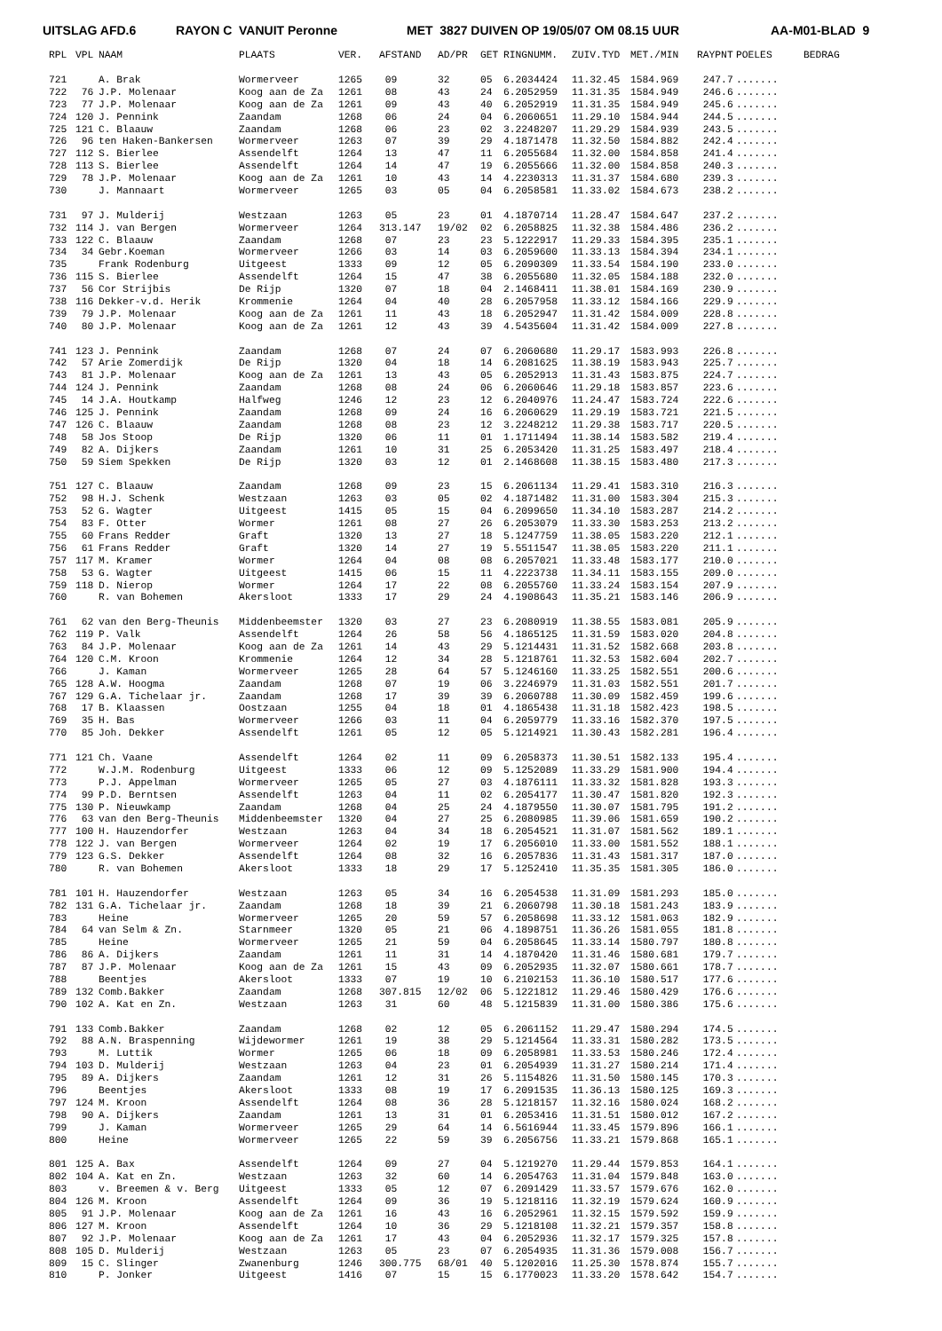UITSLAG AFD.6 RAYON C VANUIT Peronne MET 3827 DUIVEN OP 19/05/07 OM 08.15 UUR AA-M01-BLAD 9
| RPL | VPL | NAAM | PLAATS | VER. | AFSTAND | AD/PR | GET | RINGNUMM. | ZUIV.TYD | MET./MIN | RAYPNT | POELES | BEDRAG |
| --- | --- | --- | --- | --- | --- | --- | --- | --- | --- | --- | --- | --- | --- |
| 721 | | A. Brak | Wormerveer | 1265 | 09 | 32 | 05 | 6.2034424 | 11.32.45 | 1584.969 | 247.7 | ....... | |
| 722 | 76 | J.P. Molenaar | Koog aan de Za | 1261 | 08 | 43 | 24 | 6.2052959 | 11.31.35 | 1584.949 | 246.6 | ....... | |
| 723 | 77 | J.P. Molenaar | Koog aan de Za | 1261 | 09 | 43 | 40 | 6.2052919 | 11.31.35 | 1584.949 | 245.6 | ....... | |
| 724 | 120 | J. Pennink | Zaandam | 1268 | 06 | 24 | 04 | 6.2060651 | 11.29.10 | 1584.944 | 244.5 | ....... | |
| 725 | 121 | C. Blaauw | Zaandam | 1268 | 06 | 23 | 02 | 3.2248207 | 11.29.29 | 1584.939 | 243.5 | ....... | |
| 726 | 96 | ten Haken-Bankersen | Wormerveer | 1263 | 07 | 39 | 29 | 4.1871478 | 11.32.50 | 1584.882 | 242.4 | ....... | |
| 727 | 112 | S. Bierlee | Assendelft | 1264 | 13 | 47 | 11 | 6.2055684 | 11.32.00 | 1584.858 | 241.4 | ....... | |
| 728 | 113 | S. Bierlee | Assendelft | 1264 | 14 | 47 | 19 | 6.2055666 | 11.32.00 | 1584.858 | 240.3 | ....... | |
| 729 | 78 | J.P. Molenaar | Koog aan de Za | 1261 | 10 | 43 | 14 | 4.2230313 | 11.31.37 | 1584.680 | 239.3 | ....... | |
| 730 | | J. Mannaart | Wormerveer | 1265 | 03 | 05 | 04 | 6.2058581 | 11.33.02 | 1584.673 | 238.2 | ....... | |
| 731 | 97 | J. Mulderij | Westzaan | 1263 | 05 | 23 | 01 | 4.1870714 | 11.28.47 | 1584.647 | 237.2 | ....... | |
| 732 | 114 | J. van Bergen | Wormerveer | 1264 | 313.147 | 19/02 | 02 | 6.2058825 | 11.32.38 | 1584.486 | 236.2 | ....... | |
| 733 | 122 | C. Blaauw | Zaandam | 1268 | 07 | 23 | 23 | 5.1222917 | 11.29.33 | 1584.395 | 235.1 | ....... | |
| 734 | 34 | Gebr.Koeman | Wormerveer | 1266 | 03 | 14 | 03 | 6.2059600 | 11.33.13 | 1584.394 | 234.1 | ....... | |
| 735 | | Frank Rodenburg | Uitgeest | 1333 | 09 | 12 | 05 | 6.2090309 | 11.33.54 | 1584.190 | 233.0 | ....... | |
| 736 | 115 | S. Bierlee | Assendelft | 1264 | 15 | 47 | 38 | 6.2055680 | 11.32.05 | 1584.188 | 232.0 | ....... | |
| 737 | 56 | Cor Strijbis | De Rijp | 1320 | 07 | 18 | 04 | 2.1468411 | 11.38.01 | 1584.169 | 230.9 | ....... | |
| 738 | 116 | Dekker-v.d. Herik | Krommenie | 1264 | 04 | 40 | 28 | 6.2057958 | 11.33.12 | 1584.166 | 229.9 | ....... | |
| 739 | 79 | J.P. Molenaar | Koog aan de Za | 1261 | 11 | 43 | 18 | 6.2052947 | 11.31.42 | 1584.009 | 228.8 | ....... | |
| 740 | 80 | J.P. Molenaar | Koog aan de Za | 1261 | 12 | 43 | 39 | 4.5435604 | 11.31.42 | 1584.009 | 227.8 | ....... | |
| 741 | 123 | J. Pennink | Zaandam | 1268 | 07 | 24 | 07 | 6.2060680 | 11.29.17 | 1583.993 | 226.8 | ....... | |
| 742 | 57 | Arie Zomerdijk | De Rijp | 1320 | 04 | 18 | 14 | 6.2081625 | 11.38.19 | 1583.943 | 225.7 | ....... | |
| 743 | 81 | J.P. Molenaar | Koog aan de Za | 1261 | 13 | 43 | 05 | 6.2052913 | 11.31.43 | 1583.875 | 224.7 | ....... | |
| 744 | 124 | J. Pennink | Zaandam | 1268 | 08 | 24 | 06 | 6.2060646 | 11.29.18 | 1583.857 | 223.6 | ....... | |
| 745 | 14 | J.A. Houtkamp | Halfweg | 1246 | 12 | 23 | 12 | 6.2040976 | 11.24.47 | 1583.724 | 222.6 | ....... | |
| 746 | 125 | J. Pennink | Zaandam | 1268 | 09 | 24 | 16 | 6.2060629 | 11.29.19 | 1583.721 | 221.5 | ....... | |
| 747 | 126 | C. Blaauw | Zaandam | 1268 | 08 | 23 | 12 | 3.2248212 | 11.29.38 | 1583.717 | 220.5 | ....... | |
| 748 | 58 | Jos Stoop | De Rijp | 1320 | 06 | 11 | 01 | 1.1711494 | 11.38.14 | 1583.582 | 219.4 | ....... | |
| 749 | 82 | A. Dijkers | Zaandam | 1261 | 10 | 31 | 25 | 6.2053420 | 11.31.25 | 1583.497 | 218.4 | ....... | |
| 750 | 59 | Siem Spekken | De Rijp | 1320 | 03 | 12 | 01 | 2.1468608 | 11.38.15 | 1583.480 | 217.3 | ....... | |
| 751 | 127 | C. Blaauw | Zaandam | 1268 | 09 | 23 | 15 | 6.2061134 | 11.29.41 | 1583.310 | 216.3 | ....... | |
| 752 | 98 | H.J. Schenk | Westzaan | 1263 | 03 | 05 | 02 | 4.1871482 | 11.31.00 | 1583.304 | 215.3 | ....... | |
| 753 | 52 | G. Wagter | Uitgeest | 1415 | 05 | 15 | 04 | 6.2099650 | 11.34.10 | 1583.287 | 214.2 | ....... | |
| 754 | 83 | F. Otter | Wormer | 1261 | 08 | 27 | 26 | 6.2053079 | 11.33.30 | 1583.253 | 213.2 | ....... | |
| 755 | 60 | Frans Redder | Graft | 1320 | 13 | 27 | 18 | 5.1247759 | 11.38.05 | 1583.220 | 212.1 | ....... | |
| 756 | 61 | Frans Redder | Graft | 1320 | 14 | 27 | 19 | 5.5511547 | 11.38.05 | 1583.220 | 211.1 | ....... | |
| 757 | 117 | M. Kramer | Wormer | 1264 | 04 | 08 | 08 | 6.2057021 | 11.33.48 | 1583.177 | 210.0 | ....... | |
| 758 | 53 | G. Wagter | Uitgeest | 1415 | 06 | 15 | 11 | 4.2223738 | 11.34.11 | 1583.155 | 209.0 | ....... | |
| 759 | 118 | D. Nierop | Wormer | 1264 | 17 | 22 | 08 | 6.2055760 | 11.33.24 | 1583.154 | 207.9 | ....... | |
| 760 | | R. van Bohemen | Akersloot | 1333 | 17 | 29 | 24 | 4.1908643 | 11.35.21 | 1583.146 | 206.9 | ....... | |
| 761 | 62 | van den Berg-Theunis | Middenbeemster | 1320 | 03 | 27 | 23 | 6.2080919 | 11.38.55 | 1583.081 | 205.9 | ....... | |
| 762 | 119 | P. Valk | Assendelft | 1264 | 26 | 58 | 56 | 4.1865125 | 11.31.59 | 1583.020 | 204.8 | ....... | |
| 763 | 84 | J.P. Molenaar | Koog aan de Za | 1261 | 14 | 43 | 29 | 5.1214431 | 11.31.52 | 1582.668 | 203.8 | ....... | |
| 764 | 120 | C.M. Kroon | Krommenie | 1264 | 12 | 34 | 28 | 5.1218761 | 11.32.53 | 1582.604 | 202.7 | ....... | |
| 766 | | J. Kaman | Wormerveer | 1265 | 28 | 64 | 57 | 5.1246160 | 11.33.25 | 1582.551 | 200.6 | ....... | |
| 765 | 128 | A.W. Hoogma | Zaandam | 1268 | 07 | 19 | 06 | 3.2246979 | 11.31.03 | 1582.551 | 201.7 | ....... | |
| 767 | 129 | G.A. Tichelaar jr. | Zaandam | 1268 | 17 | 39 | 39 | 6.2060788 | 11.30.09 | 1582.459 | 199.6 | ....... | |
| 768 | 17 | B. Klaassen | Oostzaan | 1255 | 04 | 18 | 01 | 4.1865438 | 11.31.18 | 1582.423 | 198.5 | ....... | |
| 769 | 35 | H. Bas | Wormerveer | 1266 | 03 | 11 | 04 | 6.2059779 | 11.33.16 | 1582.370 | 197.5 | ....... | |
| 770 | 85 | Joh. Dekker | Assendelft | 1261 | 05 | 12 | 05 | 5.1214921 | 11.30.43 | 1582.281 | 196.4 | ....... | |
| 771 | 121 | Ch. Vaane | Assendelft | 1264 | 02 | 11 | 09 | 6.2058373 | 11.30.51 | 1582.133 | 195.4 | ....... | |
| 772 | | W.J.M. Rodenburg | Uitgeest | 1333 | 06 | 12 | 09 | 5.1252089 | 11.33.29 | 1581.900 | 194.4 | ....... | |
| 773 | | P.J. Appelman | Wormerveer | 1265 | 05 | 27 | 03 | 4.1876111 | 11.33.32 | 1581.828 | 193.3 | ....... | |
| 774 | 99 | P.D. Berntsen | Assendelft | 1263 | 04 | 11 | 02 | 6.2054177 | 11.30.47 | 1581.820 | 192.3 | ....... | |
| 775 | 130 | P. Nieuwkamp | Zaandam | 1268 | 04 | 25 | 24 | 4.1879550 | 11.30.07 | 1581.795 | 191.2 | ....... | |
| 776 | 63 | van den Berg-Theunis | Middenbeemster | 1320 | 04 | 27 | 25 | 6.2080985 | 11.39.06 | 1581.659 | 190.2 | ....... | |
| 777 | 100 | H. Hauzendorfer | Westzaan | 1263 | 04 | 34 | 18 | 6.2054521 | 11.31.07 | 1581.562 | 189.1 | ....... | |
| 778 | 122 | J. van Bergen | Wormerveer | 1264 | 02 | 19 | 17 | 6.2056010 | 11.33.00 | 1581.552 | 188.1 | ....... | |
| 779 | 123 | G.S. Dekker | Assendelft | 1264 | 08 | 32 | 16 | 6.2057836 | 11.31.43 | 1581.317 | 187.0 | ....... | |
| 780 | | R. van Bohemen | Akersloot | 1333 | 18 | 29 | 17 | 5.1252410 | 11.35.35 | 1581.305 | 186.0 | ....... | |
| 781 | 101 | H. Hauzendorfer | Westzaan | 1263 | 05 | 34 | 16 | 6.2054538 | 11.31.09 | 1581.293 | 185.0 | ....... | |
| 782 | 131 | G.A. Tichelaar jr. | Zaandam | 1268 | 18 | 39 | 21 | 6.2060798 | 11.30.18 | 1581.243 | 183.9 | ....... | |
| 783 | | Heine | Wormerveer | 1265 | 20 | 59 | 57 | 6.2058698 | 11.33.12 | 1581.063 | 182.9 | ....... | |
| 784 | 64 | van Selm & Zn. | Starnmeer | 1320 | 05 | 21 | 06 | 4.1898751 | 11.36.26 | 1581.055 | 181.8 | ....... | |
| 785 | | Heine | Wormerveer | 1265 | 21 | 59 | 04 | 6.2058645 | 11.33.14 | 1580.797 | 180.8 | ....... | |
| 786 | 86 | A. Dijkers | Zaandam | 1261 | 11 | 31 | 14 | 4.1870420 | 11.31.46 | 1580.681 | 179.7 | ....... | |
| 787 | 87 | J.P. Molenaar | Koog aan de Za | 1261 | 15 | 43 | 09 | 6.2052935 | 11.32.07 | 1580.661 | 178.7 | ....... | |
| 788 | | Beentjes | Akersloot | 1333 | 07 | 19 | 10 | 6.2102153 | 11.36.10 | 1580.517 | 177.6 | ....... | |
| 789 | 132 | Comb.Bakker | Zaandam | 1268 | 307.815 | 12/02 | 06 | 5.1221812 | 11.29.46 | 1580.429 | 176.6 | ....... | |
| 790 | 102 | A. Kat en Zn. | Westzaan | 1263 | 31 | 60 | 48 | 5.1215839 | 11.31.00 | 1580.386 | 175.6 | ....... | |
| 791 | 133 | Comb.Bakker | Zaandam | 1268 | 02 | 12 | 05 | 6.2061152 | 11.29.47 | 1580.294 | 174.5 | ....... | |
| 792 | 88 | A.N. Braspenning | Wijdewormer | 1261 | 19 | 38 | 29 | 5.1214564 | 11.33.31 | 1580.282 | 173.5 | ....... | |
| 793 | | M. Luttik | Wormer | 1265 | 06 | 18 | 09 | 6.2058981 | 11.33.53 | 1580.246 | 172.4 | ....... | |
| 794 | 103 | D. Mulderij | Westzaan | 1263 | 04 | 23 | 01 | 6.2054939 | 11.31.27 | 1580.214 | 171.4 | ....... | |
| 795 | 89 | A. Dijkers | Zaandam | 1261 | 12 | 31 | 26 | 5.1154826 | 11.31.50 | 1580.145 | 170.3 | ....... | |
| 796 | | Beentjes | Akersloot | 1333 | 08 | 19 | 17 | 6.2091535 | 11.36.13 | 1580.125 | 169.3 | ....... | |
| 797 | 124 | M. Kroon | Assendelft | 1264 | 08 | 36 | 28 | 5.1218157 | 11.32.16 | 1580.024 | 168.2 | ....... | |
| 798 | 90 | A. Dijkers | Zaandam | 1261 | 13 | 31 | 01 | 6.2053416 | 11.31.51 | 1580.012 | 167.2 | ....... | |
| 799 | | J. Kaman | Wormerveer | 1265 | 29 | 64 | 14 | 6.5616944 | 11.33.45 | 1579.896 | 166.1 | ....... | |
| 800 | | Heine | Wormerveer | 1265 | 22 | 59 | 39 | 6.2056756 | 11.33.21 | 1579.868 | 165.1 | ....... | |
| 801 | 125 | A. Bax | Assendelft | 1264 | 09 | 27 | 04 | 5.1219270 | 11.29.44 | 1579.853 | 164.1 | ....... | |
| 802 | 104 | A. Kat en Zn. | Westzaan | 1263 | 32 | 60 | 14 | 6.2054763 | 11.31.04 | 1579.848 | 163.0 | ....... | |
| 803 | | v. Breemen & v. Berg | Uitgeest | 1333 | 05 | 12 | 07 | 6.2091429 | 11.33.57 | 1579.676 | 162.0 | ....... | |
| 804 | 126 | M. Kroon | Assendelft | 1264 | 09 | 36 | 19 | 5.1218116 | 11.32.19 | 1579.624 | 160.9 | ....... | |
| 805 | 91 | J.P. Molenaar | Koog aan de Za | 1261 | 16 | 43 | 16 | 6.2052961 | 11.32.15 | 1579.592 | 159.9 | ....... | |
| 806 | 127 | M. Kroon | Assendelft | 1264 | 10 | 36 | 29 | 5.1218108 | 11.32.21 | 1579.357 | 158.8 | ....... | |
| 807 | 92 | J.P. Molenaar | Koog aan de Za | 1261 | 17 | 43 | 04 | 6.2052936 | 11.32.17 | 1579.325 | 157.8 | ....... | |
| 808 | 105 | D. Mulderij | Westzaan | 1263 | 05 | 23 | 07 | 6.2054935 | 11.31.36 | 1579.008 | 156.7 | ....... | |
| 809 | 15 | C. Slinger | Zwanenburg | 1246 | 300.775 | 68/01 | 40 | 5.1202016 | 11.25.30 | 1578.874 | 155.7 | ....... | |
| 810 | | P. Jonker | Uitgeest | 1416 | 07 | 15 | 15 | 6.1770023 | 11.33.20 | 1578.642 | 154.7 | ....... | |